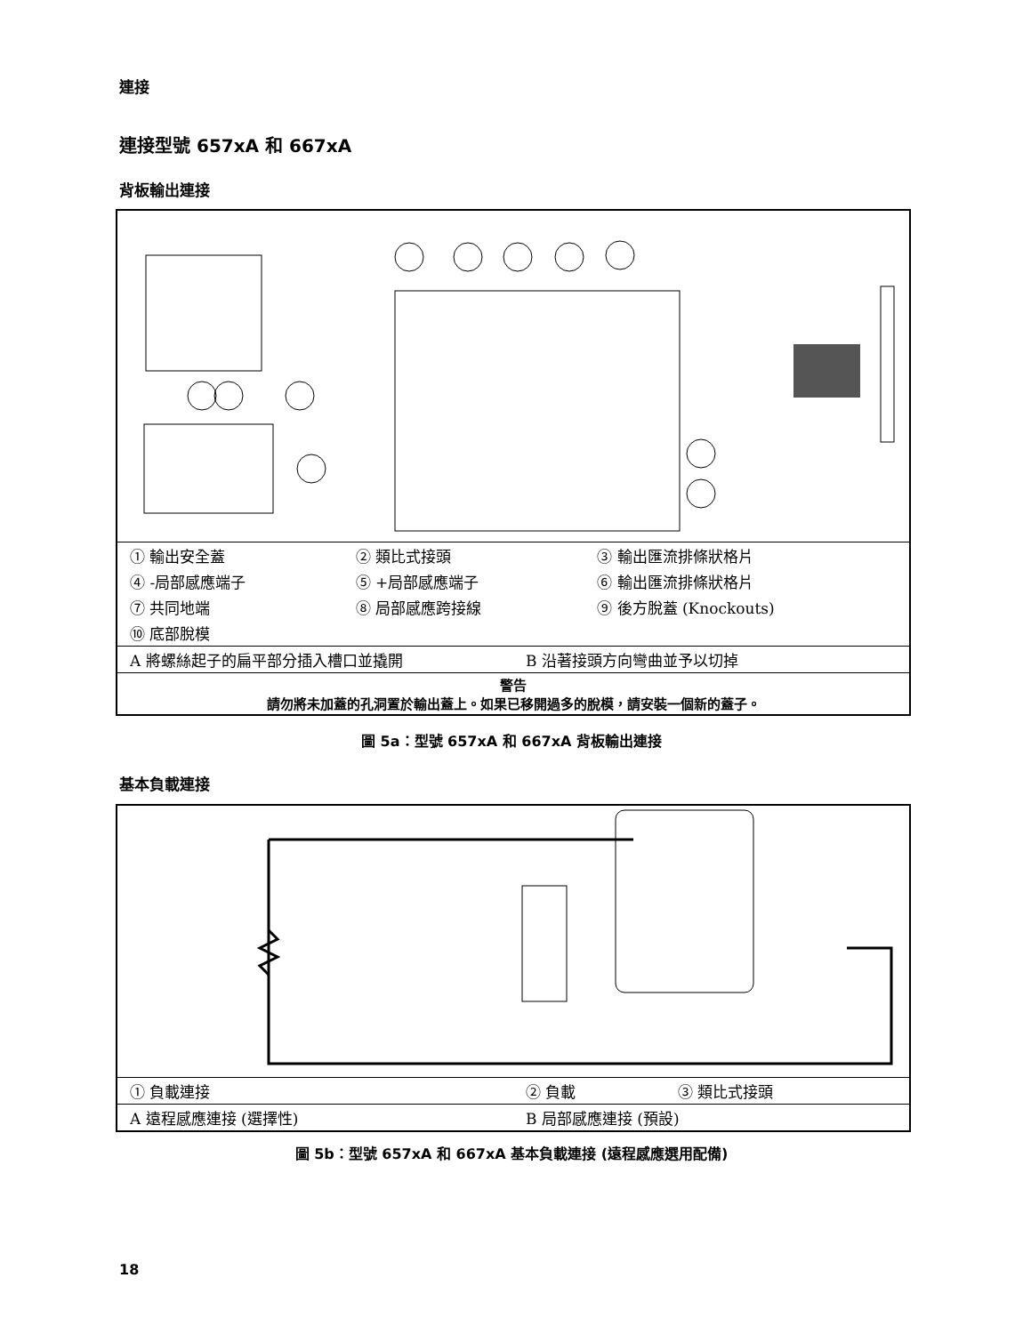連接
連接型號 657xA 和 667xA
背板輸出連接
| ① 輸出安全蓋 | ② 類比式接頭 | ③ 輸出匯流排條狀格片 |
| ④ -局部感應端子 | ⑤ +局部感應端子 | ⑥ 輸出匯流排條狀格片 |
| ⑦ 共同地端 | ⑧ 局部感應跨接線 | ⑨ 後方脫蓋 (Knockouts) |
| ⑩ 底部脫模 | | |
| A 將螺絲起子的扁平部分插入槽口並撬開 | B 沿著接頭方向彎曲並予以切掉 |
| 警告 請勿將未加蓋的孔洞置於輸出蓋上。如果已移開過多的脫模，請安裝一個新的蓋子。 | |
圖 5a：型號 657xA 和 667xA 背板輸出連接
基本負載連接
| ① 負載連接 | ② 負載 | ③ 類比式接頭 |
| A 遠程感應連接 (選擇性) | B 局部感應連接 (預設) | |
圖 5b：型號 657xA 和 667xA 基本負載連接 (遠程感應選用配備)
18